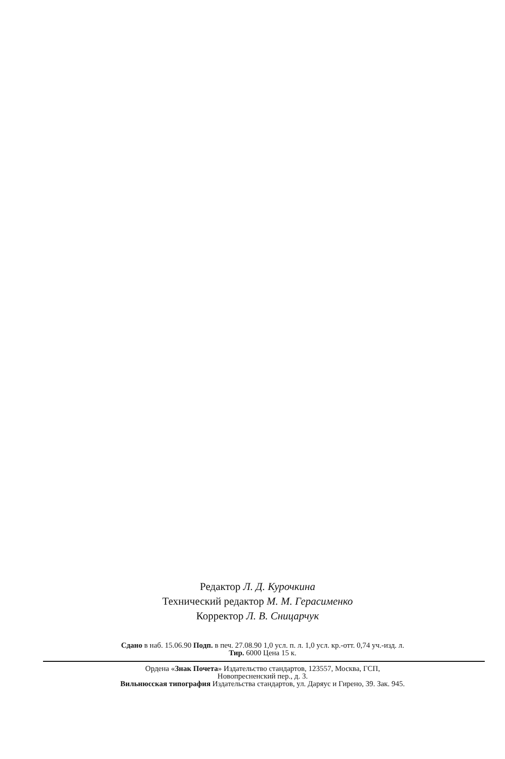Редактор Л. Д. Курочкина
Технический редактор М. М. Герасименко
Корректор Л. В. Сницарчук
Сдано в наб. 15.06.90 Подп. в печ. 27.08.90 1,0 усл. п. л. 1,0 усл. кр.-отт. 0,74 уч.-изд. л.
Тир. 6000 Цена 15 к.
Ордена «Знак Почета» Издательство стандартов, 123557, Москва, ГСП,
Новопресненский пер., д. 3.
Вильнюсская типография Издательства стандартов, ул. Даряус и Гирено, 39. Зак. 945.